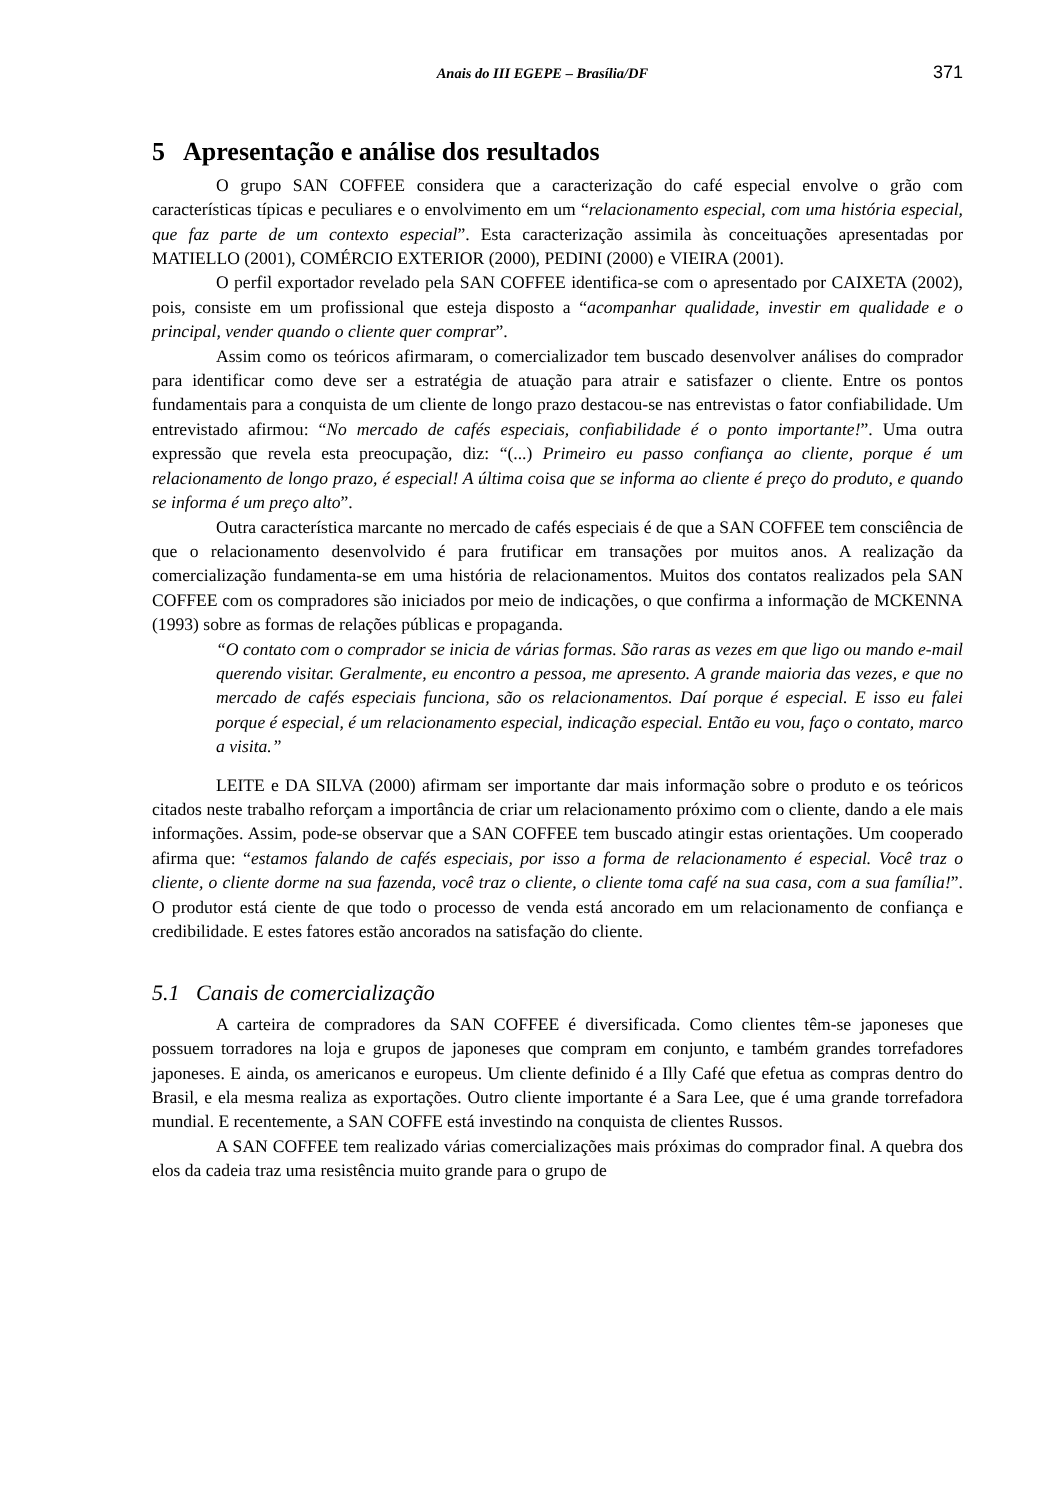Anais do III EGEPE – Brasília/DF 371
5 Apresentação e análise dos resultados
O grupo SAN COFFEE considera que a caracterização do café especial envolve o grão com características típicas e peculiares e o envolvimento em um “relacionamento especial, com uma história especial, que faz parte de um contexto especial”. Esta caracterização assimila às conceituações apresentadas por MATIELLO (2001), COMÉRCIO EXTERIOR (2000), PEDINI (2000) e VIEIRA (2001).
O perfil exportador revelado pela SAN COFFEE identifica-se com o apresentado por CAIXETA (2002), pois, consiste em um profissional que esteja disposto a “acompanhar qualidade, investir em qualidade e o principal, vender quando o cliente quer comprar”.
Assim como os teóricos afirmaram, o comercializador tem buscado desenvolver análises do comprador para identificar como deve ser a estratégia de atuação para atrair e satisfazer o cliente. Entre os pontos fundamentais para a conquista de um cliente de longo prazo destacou-se nas entrevistas o fator confiabilidade. Um entrevistado afirmou: “No mercado de cafés especiais, confiabilidade é o ponto importante!”. Uma outra expressão que revela esta preocupação, diz: “(...) Primeiro eu passo confiança ao cliente, porque é um relacionamento de longo prazo, é especial! A última coisa que se informa ao cliente é preço do produto, e quando se informa é um preço alto”.
Outra característica marcante no mercado de cafés especiais é de que a SAN COFFEE tem consciência de que o relacionamento desenvolvido é para frutificar em transações por muitos anos. A realização da comercialização fundamenta-se em uma história de relacionamentos. Muitos dos contatos realizados pela SAN COFFEE com os compradores são iniciados por meio de indicações, o que confirma a informação de MCKENNA (1993) sobre as formas de relações públicas e propaganda.
“O contato com o comprador se inicia de várias formas. São raras as vezes em que ligo ou mando e-mail querendo visitar. Geralmente, eu encontro a pessoa, me apresento. A grande maioria das vezes, e que no mercado de cafés especiais funciona, são os relacionamentos. Daí porque é especial. E isso eu falei porque é especial, é um relacionamento especial, indicação especial. Então eu vou, faço o contato, marco a visita.”
LEITE e DA SILVA (2000) afirmam ser importante dar mais informação sobre o produto e os teóricos citados neste trabalho reforçam a importância de criar um relacionamento próximo com o cliente, dando a ele mais informações. Assim, pode-se observar que a SAN COFFEE tem buscado atingir estas orientações. Um cooperado afirma que: “estamos falando de cafés especiais, por isso a forma de relacionamento é especial. Você traz o cliente, o cliente dorme na sua fazenda, você traz o cliente, o cliente toma café na sua casa, com a sua família!”. O produtor está ciente de que todo o processo de venda está ancorado em um relacionamento de confiança e credibilidade. E estes fatores estão ancorados na satisfação do cliente.
5.1 Canais de comercialização
A carteira de compradores da SAN COFFEE é diversificada. Como clientes têm-se japoneses que possuem torradores na loja e grupos de japoneses que compram em conjunto, e também grandes torrefadores japoneses. E ainda, os americanos e europeus. Um cliente definido é a Illy Café que efetua as compras dentro do Brasil, e ela mesma realiza as exportações. Outro cliente importante é a Sara Lee, que é uma grande torrefadora mundial. E recentemente, a SAN COFFE está investindo na conquista de clientes Russos.
A SAN COFFEE tem realizado várias comercializações mais próximas do comprador final. A quebra dos elos da cadeia traz uma resistência muito grande para o grupo de